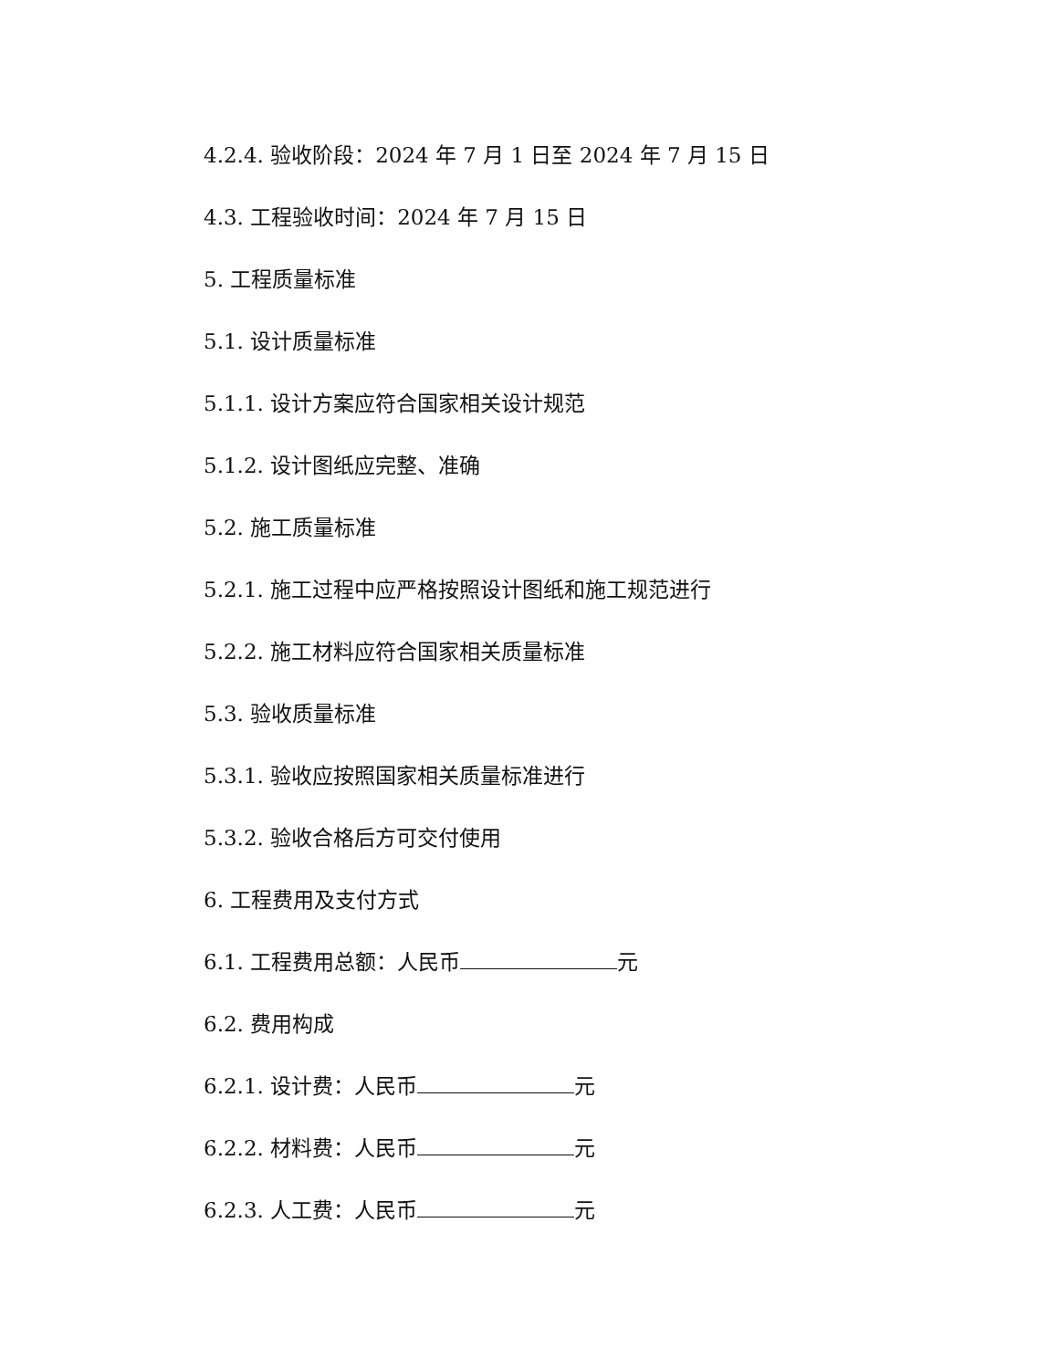4.2.4. 验收阶段：2024 年 7 月 1 日至 2024 年 7 月 15 日
4.3. 工程验收时间：2024 年 7 月 15 日
5. 工程质量标准
5.1. 设计质量标准
5.1.1. 设计方案应符合国家相关设计规范
5.1.2. 设计图纸应完整、准确
5.2. 施工质量标准
5.2.1. 施工过程中应严格按照设计图纸和施工规范进行
5.2.2. 施工材料应符合国家相关质量标准
5.3. 验收质量标准
5.3.1. 验收应按照国家相关质量标准进行
5.3.2. 验收合格后方可交付使用
6. 工程费用及支付方式
6.1. 工程费用总额：人民币 元
6.2. 费用构成
6.2.1. 设计费：人民币 元
6.2.2. 材料费：人民币 元
6.2.3. 人工费：人民币 元